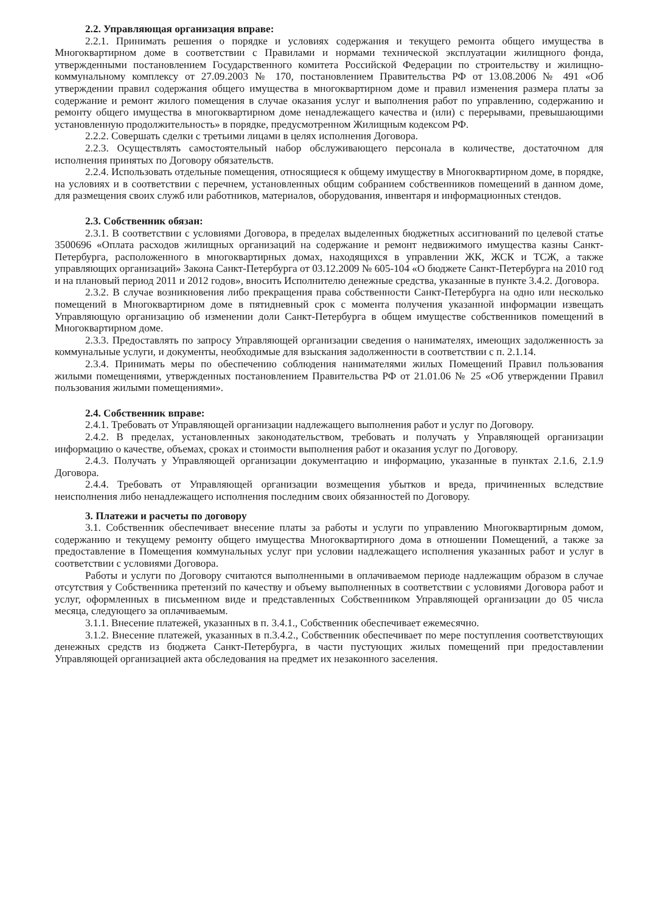2.2. Управляющая организация вправе:
2.2.1. Принимать решения о порядке и условиях содержания и текущего ремонта общего имущества в Многоквартирном доме в соответствии с Правилами и нормами технической эксплуатации жилищного фонда, утвержденными постановлением Государственного комитета Российской Федерации по строительству и жилищно-коммунальному комплексу от 27.09.2003 № 170, постановлением Правительства РФ от 13.08.2006 № 491 «Об утверждении правил содержания общего имущества в многоквартирном доме и правил изменения размера платы за содержание и ремонт жилого помещения в случае оказания услуг и выполнения работ по управлению, содержанию и ремонту общего имущества в многоквартирном доме ненадлежащего качества и (или) с перерывами, превышающими установленную продолжительность» в порядке, предусмотренном Жилищным кодексом РФ.
2.2.2. Совершать сделки с третьими лицами в целях исполнения Договора.
2.2.3. Осуществлять самостоятельный набор обслуживающего персонала в количестве, достаточном для исполнения принятых по Договору обязательств.
2.2.4. Использовать отдельные помещения, относящиеся к общему имуществу в Многоквартирном доме, в порядке, на условиях и в соответствии с перечнем, установленных общим собранием собственников помещений в данном доме, для размещения своих служб или работников, материалов, оборудования, инвентаря и информационных стендов.
2.3. Собственник обязан:
2.3.1. В соответствии с условиями Договора, в пределах выделенных бюджетных ассигнований по целевой статье 3500696 «Оплата расходов жилищных организаций на содержание и ремонт недвижимого имущества казны Санкт-Петербурга, расположенного в многоквартирных домах, находящихся в управлении ЖК, ЖСК и ТСЖ, а также управляющих организаций» Закона Санкт-Петербурга от 03.12.2009 № 605-104 «О бюджете Санкт-Петербурга на 2010 год и на плановый период 2011 и 2012 годов», вносить Исполнителю денежные средства, указанные в пункте 3.4.2. Договора.
2.3.2. В случае возникновения либо прекращения права собственности Санкт-Петербурга на одно или несколько помещений в Многоквартирном доме в пятидневный срок с момента получения указанной информации извещать Управляющую организацию об изменении доли Санкт-Петербурга в общем имуществе собственников помещений в Многоквартирном доме.
2.3.3. Предоставлять по запросу Управляющей организации сведения о нанимателях, имеющих задолженность за коммунальные услуги, и документы, необходимые для взыскания задолженности в соответствии с п. 2.1.14.
2.3.4. Принимать меры по обеспечению соблюдения нанимателями жилых Помещений Правил пользования жилыми помещениями, утвержденных постановлением Правительства РФ от 21.01.06 № 25 «Об утверждении Правил пользования жилыми помещениями».
2.4. Собственник вправе:
2.4.1. Требовать от Управляющей организации надлежащего выполнения работ и услуг по Договору.
2.4.2. В пределах, установленных законодательством, требовать и получать у Управляющей организации информацию о качестве, объемах, сроках и стоимости выполнения работ и оказания услуг по Договору.
2.4.3. Получать у Управляющей организации документацию и информацию, указанные в пунктах 2.1.6, 2.1.9 Договора.
2.4.4. Требовать от Управляющей организации возмещения убытков и вреда, причиненных вследствие неисполнения либо ненадлежащего исполнения последним своих обязанностей по Договору.
3. Платежи и расчеты по договору
3.1. Собственник обеспечивает внесение платы за работы и услуги по управлению Многоквартирным домом, содержанию и текущему ремонту общего имущества Многоквартирного дома в отношении Помещений, а также за предоставление в Помещения коммунальных услуг при условии надлежащего исполнения указанных работ и услуг в соответствии с условиями Договора.
Работы и услуги по Договору считаются выполненными в оплачиваемом периоде надлежащим образом в случае отсутствия у Собственника претензий по качеству и объему выполненных в соответствии с условиями Договора работ и услуг, оформленных в письменном виде и представленных Собственником Управляющей организации до 05 числа месяца, следующего за оплачиваемым.
3.1.1. Внесение платежей, указанных в п. 3.4.1., Собственник обеспечивает ежемесячно.
3.1.2. Внесение платежей, указанных в п.3.4.2., Собственник обеспечивает по мере поступления соответствующих денежных средств из бюджета Санкт-Петербурга, в части пустующих жилых помещений при предоставлении Управляющей организацией акта обследования на предмет их незаконного заселения.